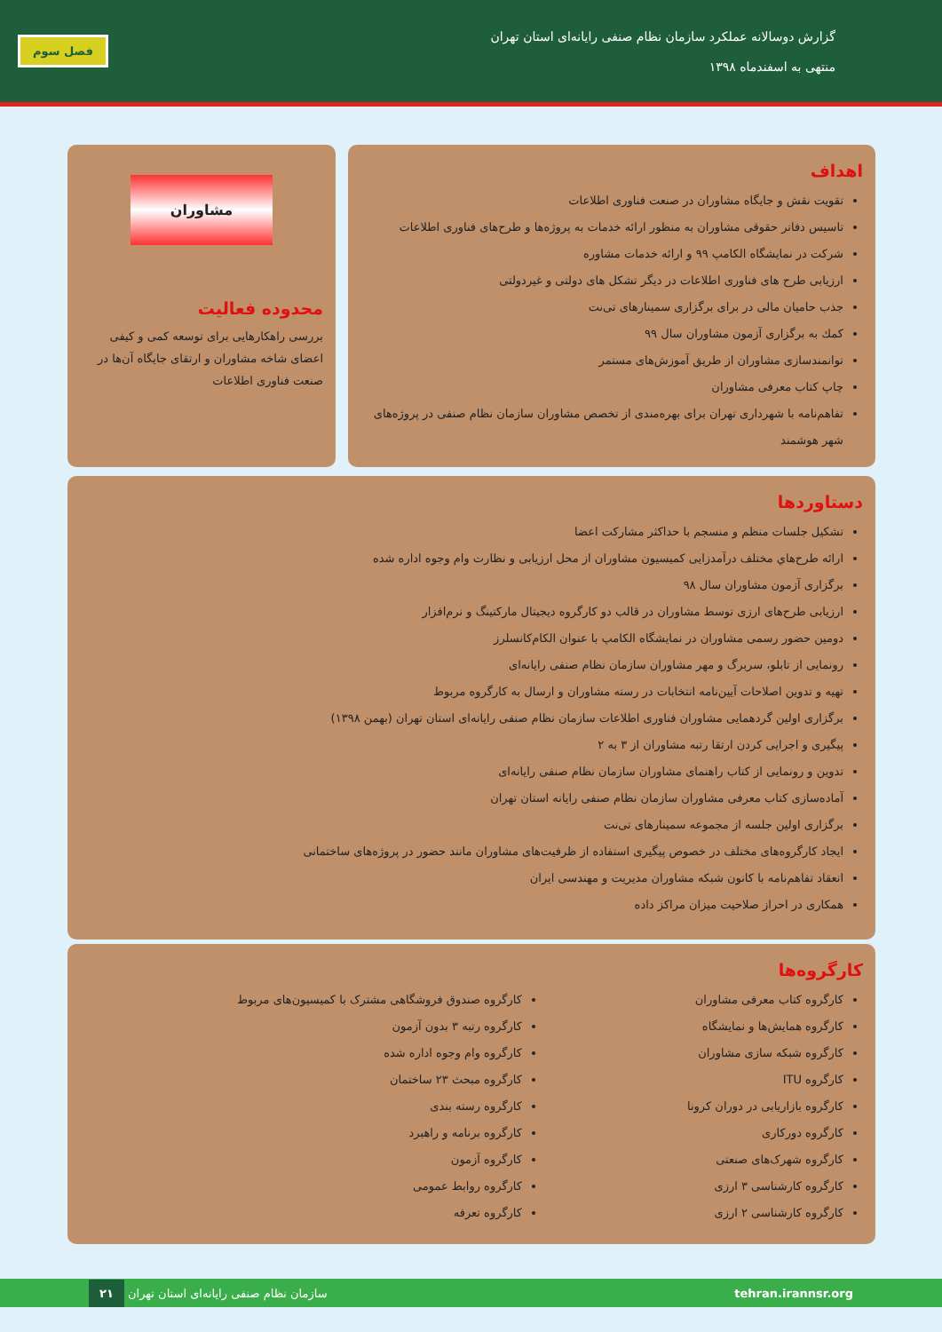گزارش دوسالانه عملکرد سازمان نظام صنفی رایانه‌ای استان تهران
منتهی به اسفندماه ۱۳۹۸
فصل سوم
اهداف
تقویت نقش و جایگاه مشاوران در صنعت فناوری اطلاعات
تاسیس دفاتر حقوقی مشاوران به منظور ارائه خدمات به پروژه‌ها و طرح‌های فناوری اطلاعات
شرکت در نمایشگاه الکامپ ۹۹ و ارائه خدمات مشاوره
ارزیابی طرح های فناوری اطلاعات در دیگر تشکل های دولتی و غیردولتی
جذب حامیان مالی در برای برگزاری سمینارهای تی‌نت
کمك به برگزاری آزمون مشاوران سال ۹۹
توانمندسازی مشاوران از طریق آموزش‌های مستمر
چاپ کتاب معرفی مشاوران
تفاهم‌نامه با شهرداری تهران برای بهره‌مندی از تخصص مشاوران سازمان نظام صنفی در پروژه‌های شهر هوشمند
مشاوران
محدوده فعالیت
بررسی راهکارهایی برای توسعه کمی و کیفی اعضای شاخه مشاوران و ارتقای جایگاه آن‌ها در صنعت فناوری اطلاعات
دستاوردها
تشکیل جلسات منظم و منسجم با حداکثر مشارکت اعضا
ارائه طرح‌هاي مختلف درآمدزايی كميسيون مشاوران از محل ارزيابی و نظارت وام وجوه اداره شده
برگزاری آزمون مشاوران سال ۹۸
ارزیابی طرح‌های ارزی توسط مشاوران در قالب دو کارگروه دیجیتال مارکتینگ و نرم‌افزار
دومین حضور رسمی مشاوران در نمایشگاه الکامپ با عنوان الکام‌کانسلرز
رونمایی از تابلو، سربرگ و مهر مشاوران سازمان نظام صنفی رایانه‌ای
تهیه و تدوین اصلاحات آیین‌نامه انتخابات در رسته مشاوران و ارسال به کارگروه مربوط
برگزاری اولین گردهمایی مشاوران فناوری اطلاعات سازمان نظام صنفی رایانه‌ای استان تهران (بهمن ۱۳۹۸)
پیگیری و اجرایی کردن ارتقا رتبه مشاوران از ۳ به ۲
تدوین و رونمایی از کتاب راهنمای مشاوران سازمان نظام صنفی رایانه‌ای
آماده‌سازی کتاب معرفی مشاوران سازمان نظام صنفی رایانه استان تهران
برگزاری اولین جلسه از مجموعه سمینارهای تی‌نت
ایجاد کارگروه‌های مختلف در خصوص پیگیری استفاده از ظرفیت‌های مشاوران مانند حضور در پروژه‌های ساختمانی
انعقاد تفاهم‌نامه با کانون شبکه مشاوران مدیریت و مهندسی ایران
همکاری در احراز صلاحیت میزان مراکز داده
کارگروه‌ها
کارگروه کتاب معرفی مشاوران
کارگروه همایش‌ها و نمایشگاه
کارگروه شبکه سازی مشاوران
کارگروه ITU
کارگروه بازاریابی در دوران کرونا
کارگروه دورکاری
کارگروه شهرک‌های صنعتی
کارگروه کارشناسی ۳ ارزی
کارگروه کارشناسی ۲ ارزی
کارگروه صندوق فروشگاهی مشترک با کمیسیون‌های مربوط
کارگروه رتبه ۳ بدون آزمون
کارگروه وام وجوه اداره شده
کارگروه مبحث ۲۳ ساختمان
کارگروه رسته بندی
کارگروه برنامه و راهبرد
کارگروه آزمون
کارگروه روابط عمومی
کارگروه تعرفه
۲۱ سازمان نظام صنفی رایانه‌ای استان تهران tehran.irannsr.org